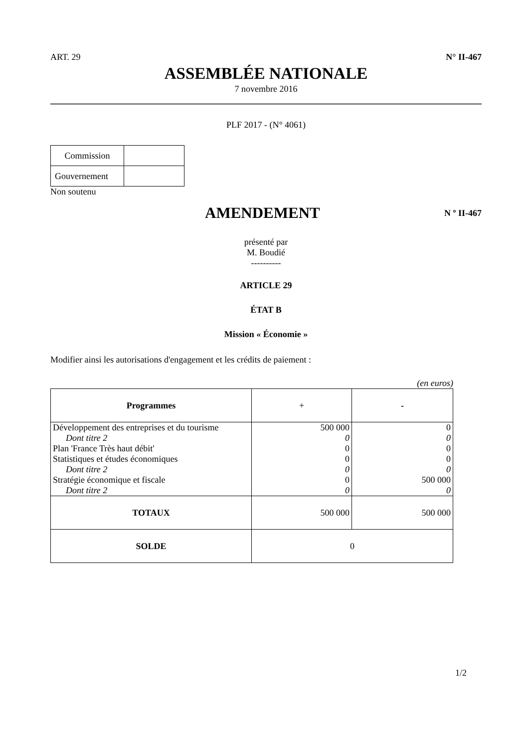ART. 29 N° II-467
ASSEMBLÉE NATIONALE
7 novembre 2016
PLF 2017 - (N° 4061)
| Commission | |
| Gouvernement | |
Non soutenu
AMENDEMENT
N º II-467
présenté par
M. Boudié
----------
ARTICLE 29
ÉTAT B
Mission « Économie »
Modifier ainsi les autorisations d'engagement et les crédits de paiement :
(en euros)
| Programmes | + | - |
| Développement des entreprises et du tourisme | 500 000 | 0 |
| Dont titre 2 | 0 | 0 |
| Plan 'France Très haut débit' | 0 | 0 |
| Statistiques et études économiques | 0 | 0 |
| Dont titre 2 | 0 | 0 |
| Stratégie économique et fiscale | 0 | 500 000 |
| Dont titre 2 | 0 | 0 |
| TOTAUX | 500 000 | 500 000 |
| SOLDE | 0 | |
1/2